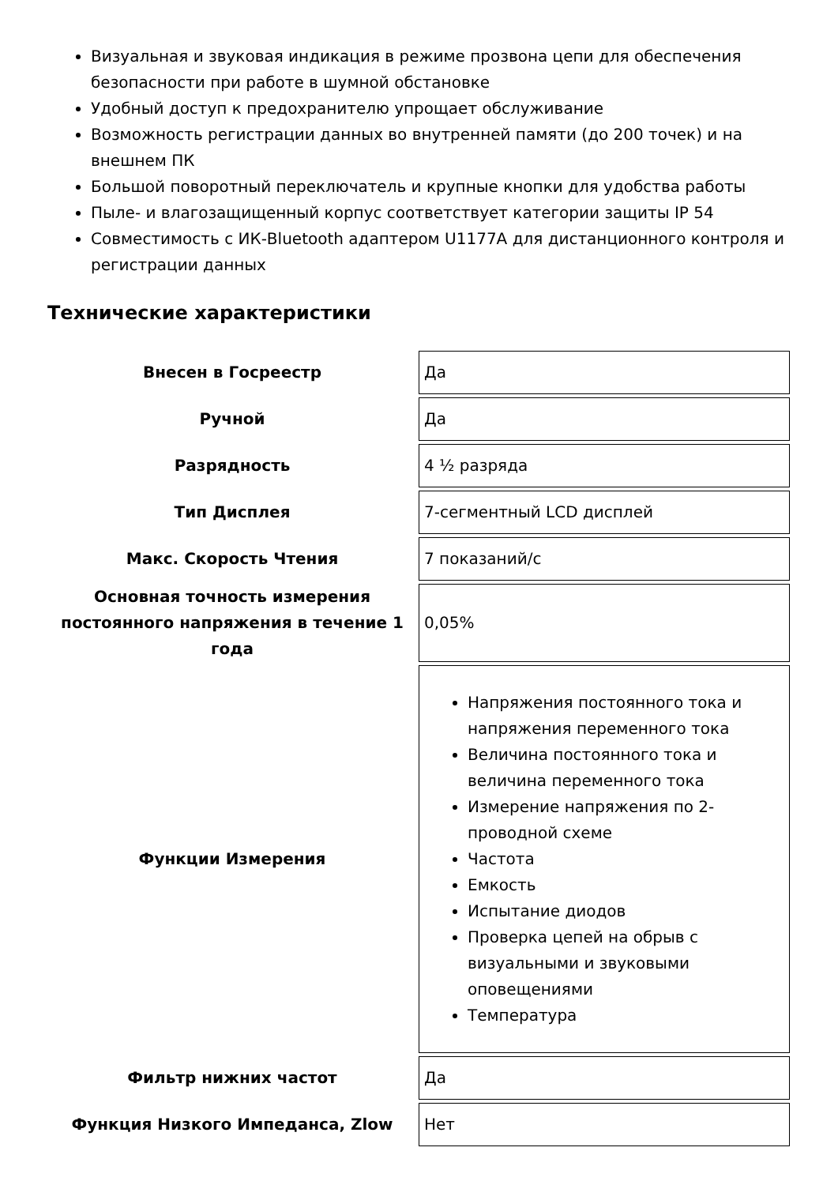Визуальная и звуковая индикация в режиме прозвона цепи для обеспечения безопасности при работе в шумной обстановке
Удобный доступ к предохранителю упрощает обслуживание
Возможность регистрации данных во внутренней памяти (до 200 точек) и на внешнем ПК
Большой поворотный переключатель и крупные кнопки для удобства работы
Пыле- и влагозащищенный корпус соответствует категории защиты IP 54
Совместимость с ИК-Bluetooth адаптером U1177A для дистанционного контроля и регистрации данных
Технические характеристики
| Внесен в Госреестр | Да |
| Ручной | Да |
| Разрядность | 4 ½ разряда |
| Тип Дисплея | 7-сегментный LCD дисплей |
| Макс. Скорость Чтения | 7 показаний/с |
| Основная точность измерения постоянного напряжения в течение 1 года | 0,05% |
| Функции Измерения | Напряжения постоянного тока и напряжения переменного тока Величина постоянного тока и величина переменного тока Измерение напряжения по 2-проводной схеме Частота Емкость Испытание диодов Проверка цепей на обрыв с визуальными и звуковыми оповещениями Температура |
| Фильтр нижних частот | Да |
| Функция Низкого Импеданса, Zlow | Нет |